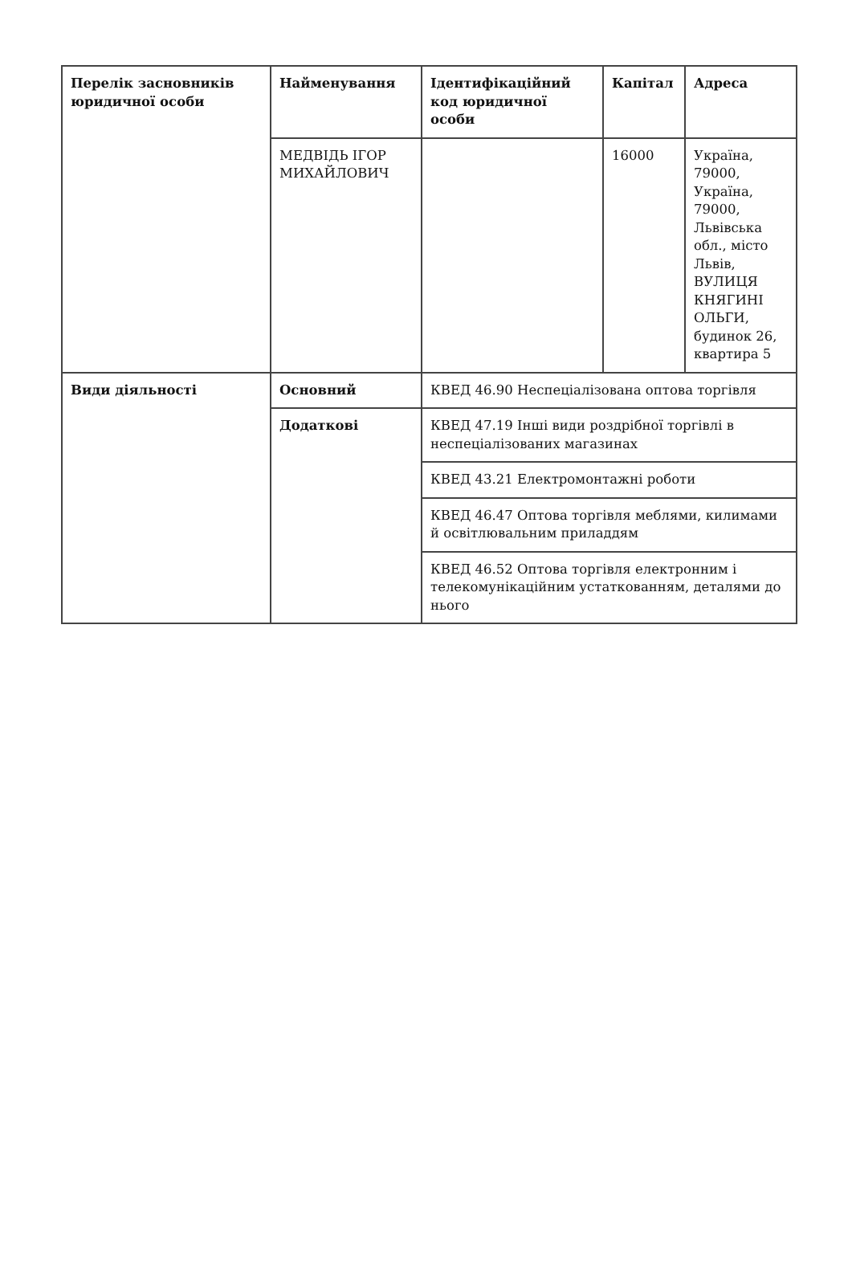| Перелік засновників юридичної особи | Найменування | Ідентифікаційний код юридичної особи | Капітал | Адреса |
| --- | --- | --- | --- | --- |
| | МЕДВІДЬ ІГОР МИХАЙЛОВИЧ | | 16000 | Україна, 79000, Україна, 79000, Львівська обл., місто Львів, ВУЛИЦЯ КНЯГИНІ ОЛЬГИ, будинок 26, квартира 5 |
| Види діяльності | Основний | КВЕД 46.90 Неспеціалізована оптова торгівля | | |
| | Додаткові | КВЕД 47.19 Інші види роздрібної торгівлі в неспеціалізованих магазинах | | |
| | | КВЕД 43.21 Електромонтажні роботи | | |
| | | КВЕД 46.47 Оптова торгівля меблями, килимами й освітлювальним приладдям | | |
| | | КВЕД 46.52 Оптова торгівля електронним і телекомунікаційним устаткованням, деталями до нього | | |